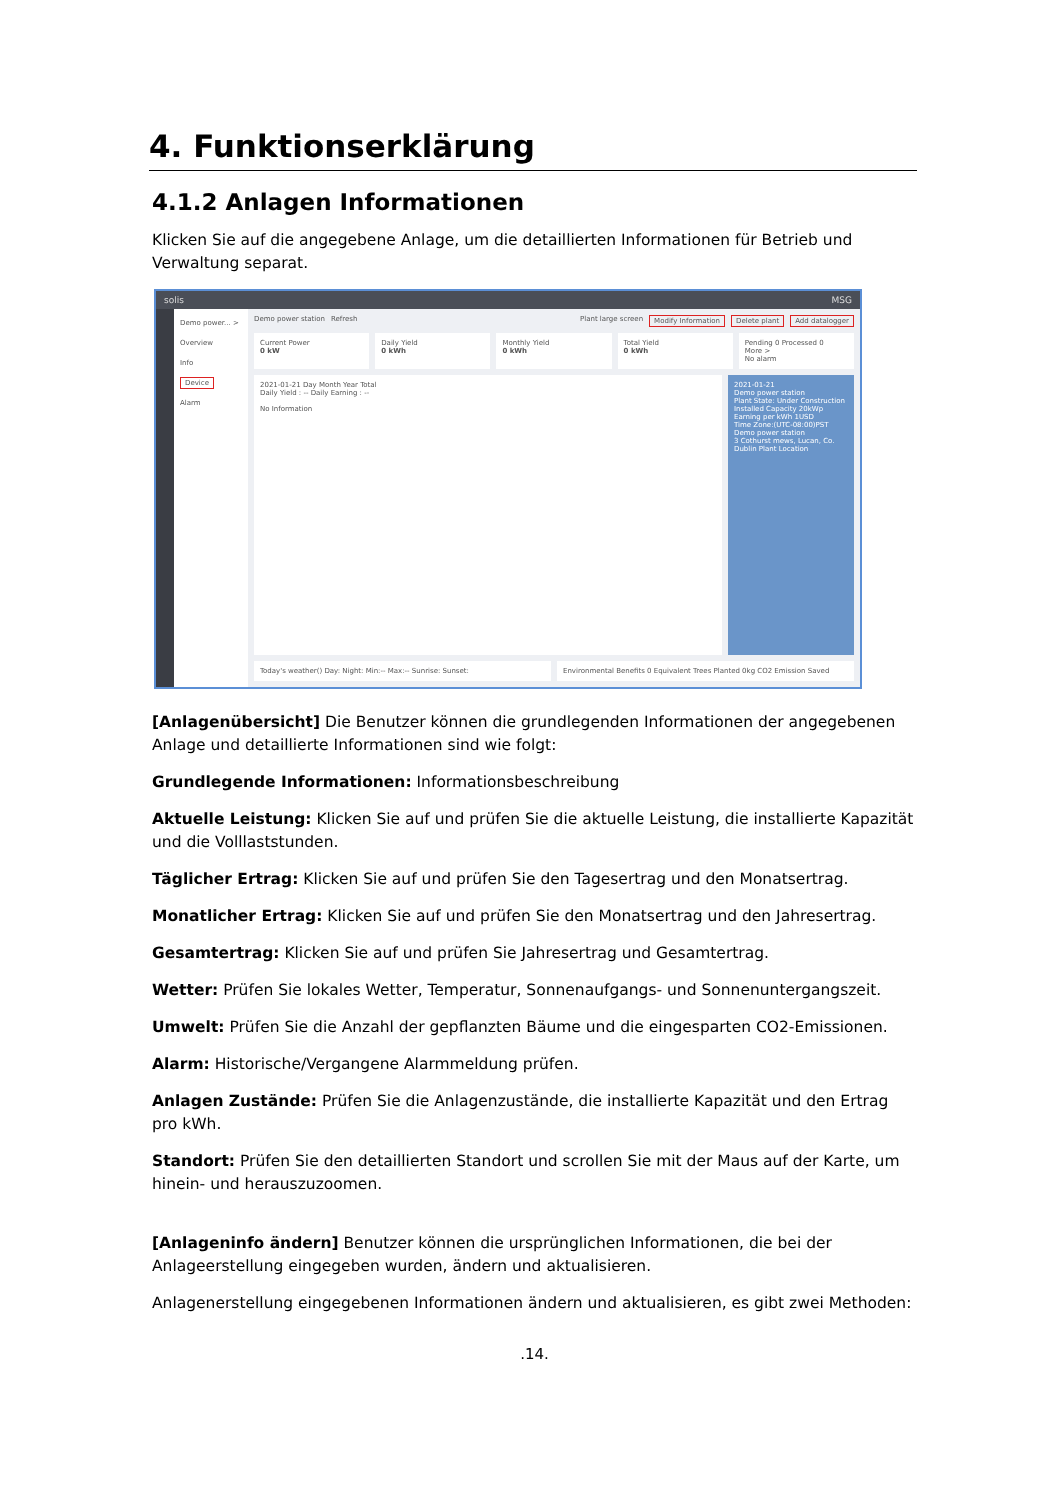4. Funktionserklärung
4.1.2 Anlagen Informationen
Klicken Sie auf die angegebene Anlage, um die detaillierten Informationen für Betrieb und Verwaltung separat.
solis MSG
Demo power... >
Overview
Info
Device
Alarm
Demo power station Refresh Plant large screen Modify Information Delete plant Add datalogger
Current Power
0 kW
Daily Yield
0 kWh
Monthly Yield
0 kWh
Total Yield
0 kWh
Pending 0 Processed 0
More >
No alarm
2021-01-21 Day Month Year Total
Daily Yield : -- Daily Earning : --
No Information
2021-01-21
Demo power station
Plant State: Under Construction Installed Capacity 20kWp
Earning per kWh 1USD
Time Zone:(UTC-08:00)PST
Demo power station
3 Cothurst mews, Lucan, Co. Dublin Plant Location
Today's weather() Day: Night: Min:-- Max:-- Sunrise: Sunset:
Environmental Benefits 0 Equivalent Trees Planted 0kg CO2 Emission Saved
[Anlagenübersicht] Die Benutzer können die grundlegenden Informationen der angegebenen Anlage und detaillierte Informationen sind wie folgt:
Grundlegende Informationen: Informationsbeschreibung
Aktuelle Leistung: Klicken Sie auf und prüfen Sie die aktuelle Leistung, die installierte Kapazität und die Volllaststunden.
Täglicher Ertrag: Klicken Sie auf und prüfen Sie den Tagesertrag und den Monatsertrag.
Monatlicher Ertrag: Klicken Sie auf und prüfen Sie den Monatsertrag und den Jahresertrag.
Gesamtertrag: Klicken Sie auf und prüfen Sie Jahresertrag und Gesamtertrag.
Wetter: Prüfen Sie lokales Wetter, Temperatur, Sonnenaufgangs- und Sonnenuntergangszeit.
Umwelt: Prüfen Sie die Anzahl der gepflanzten Bäume und die eingesparten CO2-Emissionen.
Alarm: Historische/Vergangene Alarmmeldung prüfen.
Anlagen Zustände: Prüfen Sie die Anlagenzustände, die installierte Kapazität und den Ertrag pro kWh.
Standort: Prüfen Sie den detaillierten Standort und scrollen Sie mit der Maus auf der Karte, um hinein- und herauszuzoomen.
[Anlageninfo ändern] Benutzer können die ursprünglichen Informationen, die bei der Anlageerstellung eingegeben wurden, ändern und aktualisieren.
Anlagenerstellung eingegebenen Informationen ändern und aktualisieren, es gibt zwei Methoden:
.14.